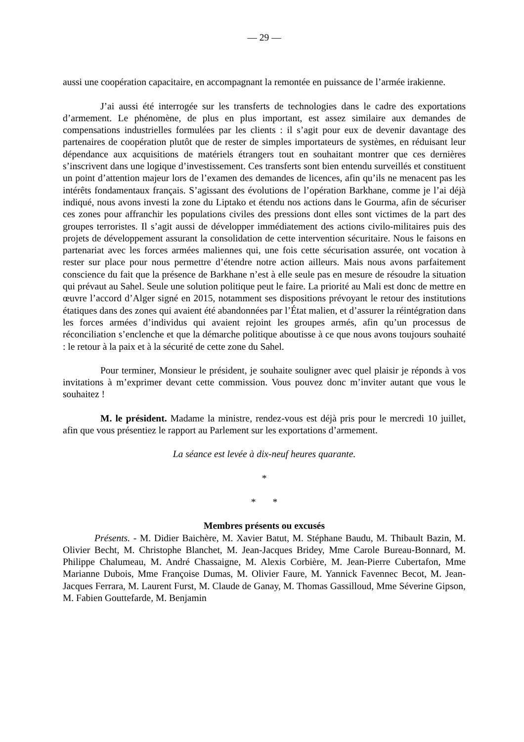— 29 —
aussi une coopération capacitaire, en accompagnant la remontée en puissance de l’armée irakienne.
J’ai aussi été interrogée sur les transferts de technologies dans le cadre des exportations d’armement. Le phénomène, de plus en plus important, est assez similaire aux demandes de compensations industrielles formulées par les clients : il s’agit pour eux de devenir davantage des partenaires de coopération plutôt que de rester de simples importateurs de systèmes, en réduisant leur dépendance aux acquisitions de matériels étrangers tout en souhaitant montrer que ces dernières s’inscrivent dans une logique d’investissement. Ces transferts sont bien entendu surveillés et constituent un point d’attention majeur lors de l’examen des demandes de licences, afin qu’ils ne menacent pas les intérêts fondamentaux français. S’agissant des évolutions de l’opération Barkhane, comme je l’ai déjà indiqué, nous avons investi la zone du Liptako et étendu nos actions dans le Gourma, afin de sécuriser ces zones pour affranchir les populations civiles des pressions dont elles sont victimes de la part des groupes terroristes. Il s’agit aussi de développer immédiatement des actions civilo-militaires puis des projets de développement assurant la consolidation de cette intervention sécuritaire. Nous le faisons en partenariat avec les forces armées maliennes qui, une fois cette sécurisation assurée, ont vocation à rester sur place pour nous permettre d’étendre notre action ailleurs. Mais nous avons parfaitement conscience du fait que la présence de Barkhane n’est à elle seule pas en mesure de résoudre la situation qui prévaut au Sahel. Seule une solution politique peut le faire. La priorité au Mali est donc de mettre en œuvre l’accord d’Alger signé en 2015, notamment ses dispositions prévoyant le retour des institutions étatiques dans des zones qui avaient été abandonnées par l’État malien, et d’assurer la réintégration dans les forces armées d’individus qui avaient rejoint les groupes armés, afin qu’un processus de réconciliation s’enclenche et que la démarche politique aboutisse à ce que nous avons toujours souhaité : le retour à la paix et à la sécurité de cette zone du Sahel.
Pour terminer, Monsieur le président, je souhaite souligner avec quel plaisir je réponds à vos invitations à m’exprimer devant cette commission. Vous pouvez donc m’inviter autant que vous le souhaitez !
M. le président. Madame la ministre, rendez-vous est déjà pris pour le mercredi 10 juillet, afin que vous présentiez le rapport au Parlement sur les exportations d’armement.
La séance est levée à dix-neuf heures quarante.
*
* *
Membres présents ou excusés
Présents. - M. Didier Baichère, M. Xavier Batut, M. Stéphane Baudu, M. Thibault Bazin, M. Olivier Becht, M. Christophe Blanchet, M. Jean-Jacques Bridey, Mme Carole Bureau-Bonnard, M. Philippe Chalumeau, M. André Chassaigne, M. Alexis Corbière, M. Jean-Pierre Cubertafon, Mme Marianne Dubois, Mme Françoise Dumas, M. Olivier Faure, M. Yannick Favennec Becot, M. Jean-Jacques Ferrara, M. Laurent Furst, M. Claude de Ganay, M. Thomas Gassilloud, Mme Séverine Gipson, M. Fabien Gouttefarde, M. Benjamin